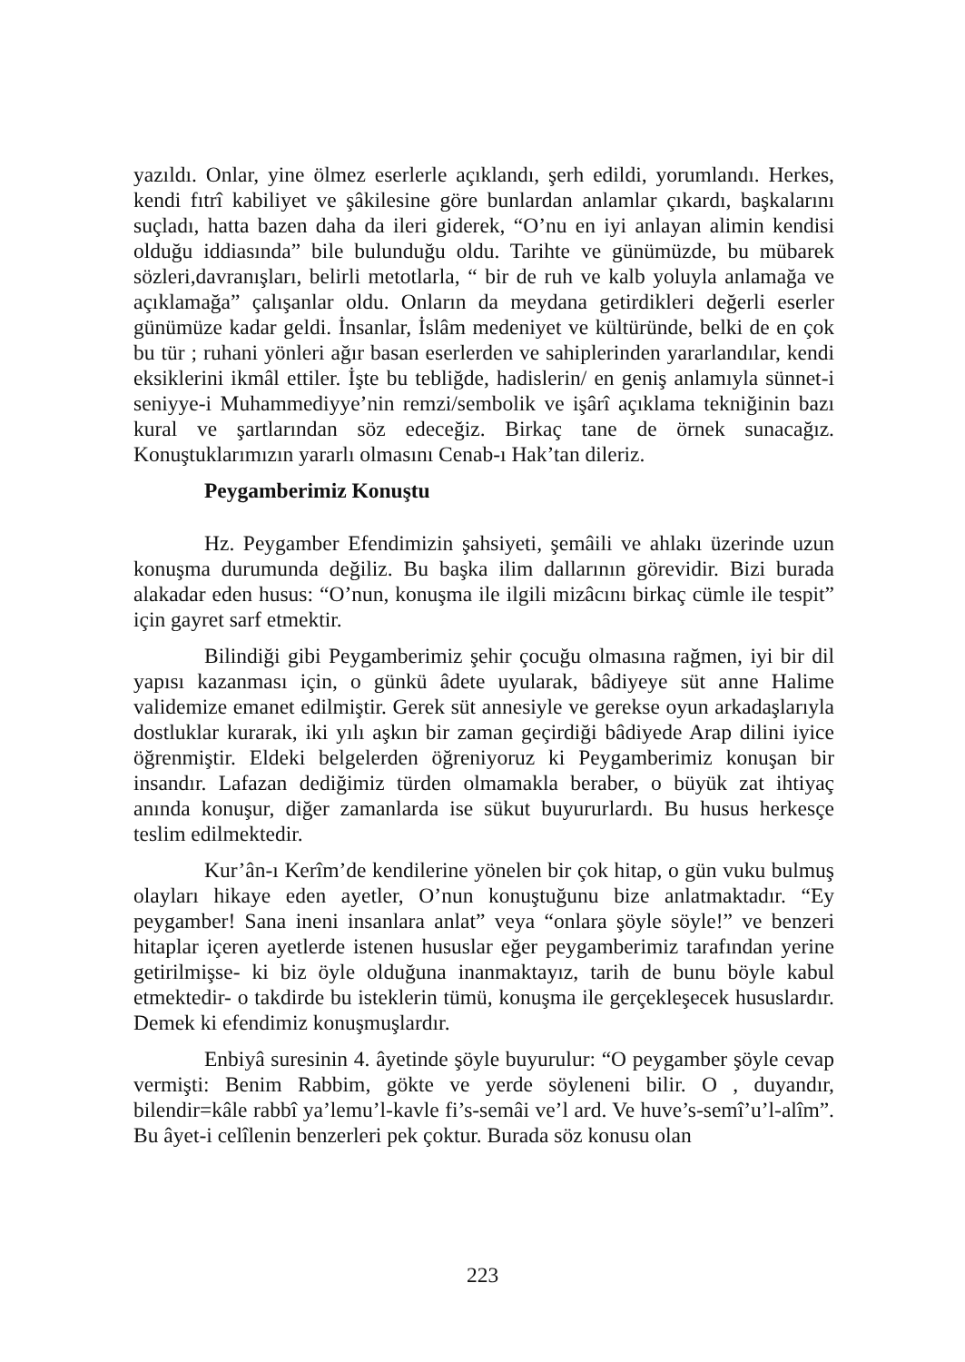yazıldı. Onlar, yine ölmez eserlerle açıklandı, şerh edildi, yorumlandı. Herkes, kendi fıtrî kabiliyet ve şâkilesine göre bunlardan anlamlar çıkardı, başkalarını suçladı, hatta bazen daha da ileri giderek, “O’nu en iyi anlayan alimin kendisi olduğu iddiasında” bile bulunduğu oldu. Tarihte ve günümüzde, bu mübarek sözleri,davranışları, belirli metotlarla, “ bir de ruh ve kalb yoluyla anlamağa ve açıklamağa” çalışanlar oldu. Onların da meydana getirdikleri değerli eserler günümüze kadar geldi. İnsanlar, İslâm medeniyet ve kültüründe, belki de en çok bu tür ; ruhani yönleri ağır basan eserlerden ve sahiplerinden yararlandılar, kendi eksiklerini ikmâl ettiler. İşte bu tebliğde, hadislerin/ en geniş anlamıyla sünnet-i seniyye-i Muhammediyye’nin remzi/sembolik ve işârî açıklama tekniğinin bazı kural ve şartlarından söz edeceğiz. Birkaç tane de örnek sunacağız. Konuştuklarımızın yararlı olmasını Cenab-ı Hak’tan dileriz.
Peygamberimiz Konuştu
Hz. Peygamber Efendimizin şahsiyeti, şemâili ve ahlakı üzerinde uzun konuşma durumunda değiliz. Bu başka ilim dallarının görevidir. Bizi burada alakadar eden husus: “O’nun, konuşma ile ilgili mizâcını birkaç cümle ile tespit” için gayret sarf etmektir.
Bilindiği gibi Peygamberimiz şehir çocuğu olmasına rağmen, iyi bir dil yapısı kazanması için, o günkü âdete uyularak, bâdiyeye süt anne Halime validemize emanet edilmiştir. Gerek süt annesiyle ve gerekse oyun arkadaşlarıyla dostluklar kurarak, iki yılı aşkın bir zaman geçirdiği bâdiyede Arap dilini iyice öğrenmiştir. Eldeki belgelerden öğreniyoruz ki Peygamberimiz konuşan bir insandır. Lafazan dediğimiz türden olmamakla beraber, o büyük zat ihtiyaç anında konuşur, diğer zamanlarda ise sükut buyururlardı. Bu husus herkesçe teslim edilmektedir.
Kur’ân-ı Kerîm’de kendilerine yönelen bir çok hitap, o gün vuku bulmuş olayları hikaye eden ayetler, O’nun konuştuğunu bize anlatmaktadır. “Ey peygamber! Sana ineni insanlara anlat” veya “onlara şöyle söyle!” ve benzeri hitaplar içeren ayetlerde istenen hususlar eğer peygamberimiz tarafından yerine getirilmişse- ki biz öyle olduğuna inanmaktayız, tarih de bunu böyle kabul etmektedir- o takdirde bu isteklerin tümü, konuşma ile gerçekleşecek hususlardır. Demek ki efendimiz konuşmuşlardır.
Enbiyâ suresinin 4. âyetinde şöyle buyurulur: “O peygamber şöyle cevap vermişti: Benim Rabbim, gökte ve yerde söyleneni bilir. O , duyandır, bilendir=kâle rabbî ya’lemu’l-kavle fi’s-semâi ve’l ard. Ve huve’s-semî’u’l-alîm”. Bu âyet-i celîlenin benzerleri pek çoktur. Burada söz konusu olan
223